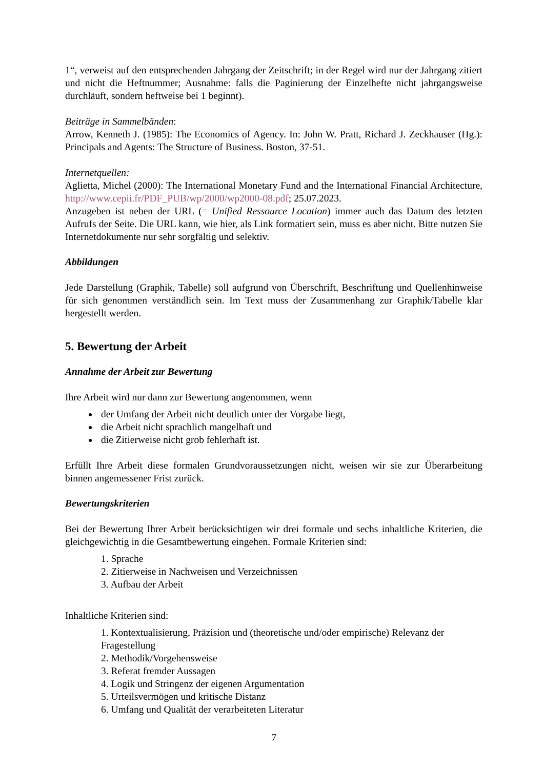1“, verweist auf den entsprechenden Jahrgang der Zeitschrift; in der Regel wird nur der Jahrgang zitiert und nicht die Heftnummer; Ausnahme: falls die Paginierung der Einzelhefte nicht jahrgangsweise durchläuft, sondern heftweise bei 1 beginnt).
Beiträge in Sammelbänden:
Arrow, Kenneth J. (1985): The Economics of Agency. In: John W. Pratt, Richard J. Zeckhauser (Hg.): Principals and Agents: The Structure of Business. Boston, 37-51.
Internetquellen:
Aglietta, Michel (2000): The International Monetary Fund and the International Financial Architecture, http://www.cepii.fr/PDF_PUB/wp/2000/wp2000-08.pdf; 25.07.2023.
Anzugeben ist neben der URL (= Unified Ressource Location) immer auch das Datum des letzten Aufrufs der Seite. Die URL kann, wie hier, als Link formatiert sein, muss es aber nicht. Bitte nutzen Sie Internetdokumente nur sehr sorgfältig und selektiv.
Abbildungen
Jede Darstellung (Graphik, Tabelle) soll aufgrund von Überschrift, Beschriftung und Quellenhinweise für sich genommen verständlich sein. Im Text muss der Zusammenhang zur Graphik/Tabelle klar hergestellt werden.
5. Bewertung der Arbeit
Annahme der Arbeit zur Bewertung
Ihre Arbeit wird nur dann zur Bewertung angenommen, wenn
der Umfang der Arbeit nicht deutlich unter der Vorgabe liegt,
die Arbeit nicht sprachlich mangelhaft und
die Zitierweise nicht grob fehlerhaft ist.
Erfüllt Ihre Arbeit diese formalen Grundvoraussetzungen nicht, weisen wir sie zur Überarbeitung binnen angemessener Frist zurück.
Bewertungskriterien
Bei der Bewertung Ihrer Arbeit berücksichtigen wir drei formale und sechs inhaltliche Kriterien, die gleichgewichtig in die Gesamtbewertung eingehen. Formale Kriterien sind:
1. Sprache
2. Zitierweise in Nachweisen und Verzeichnissen
3. Aufbau der Arbeit
Inhaltliche Kriterien sind:
1. Kontextualisierung, Präzision und (theoretische und/oder empirische) Relevanz der Fragestellung
2. Methodik/Vorgehensweise
3. Referat fremder Aussagen
4. Logik und Stringenz der eigenen Argumentation
5. Urteilsvermögen und kritische Distanz
6. Umfang und Qualität der verarbeiteten Literatur
7